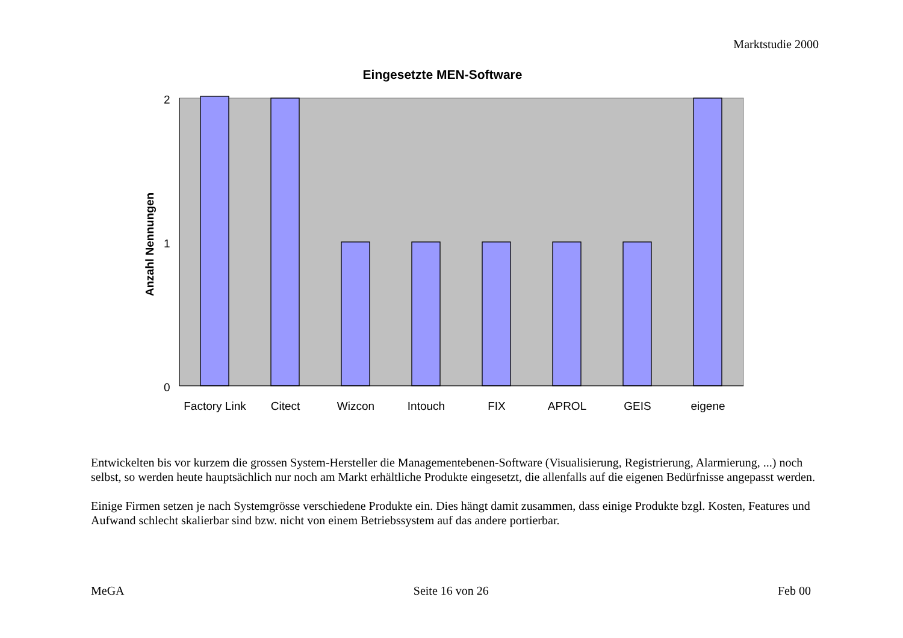Marktstudie 2000
Eingesetzte MEN-Software
2
1
0
Anzahl Nennungen
Factory Link
Citect
Wizcon
Intouch
FIX
APROL
GEIS
eigene
Entwickelten bis vor kurzem die grossen System-Hersteller die Managementebenen-Software (Visualisierung, Registrierung, Alarmierung, ...) noch selbst, so werden heute hauptsächlich nur noch am Markt erhältliche Produkte eingesetzt, die allenfalls auf die eigenen Bedürfnisse angepasst werden.
Einige Firmen setzen je nach Systemgrösse verschiedene Produkte ein. Dies hängt damit zusammen, dass einige Produkte bzgl. Kosten, Features und Aufwand schlecht skalierbar sind bzw. nicht von einem Betriebssystem auf das andere portierbar.
MeGA Seite 16 von 26 Feb 00